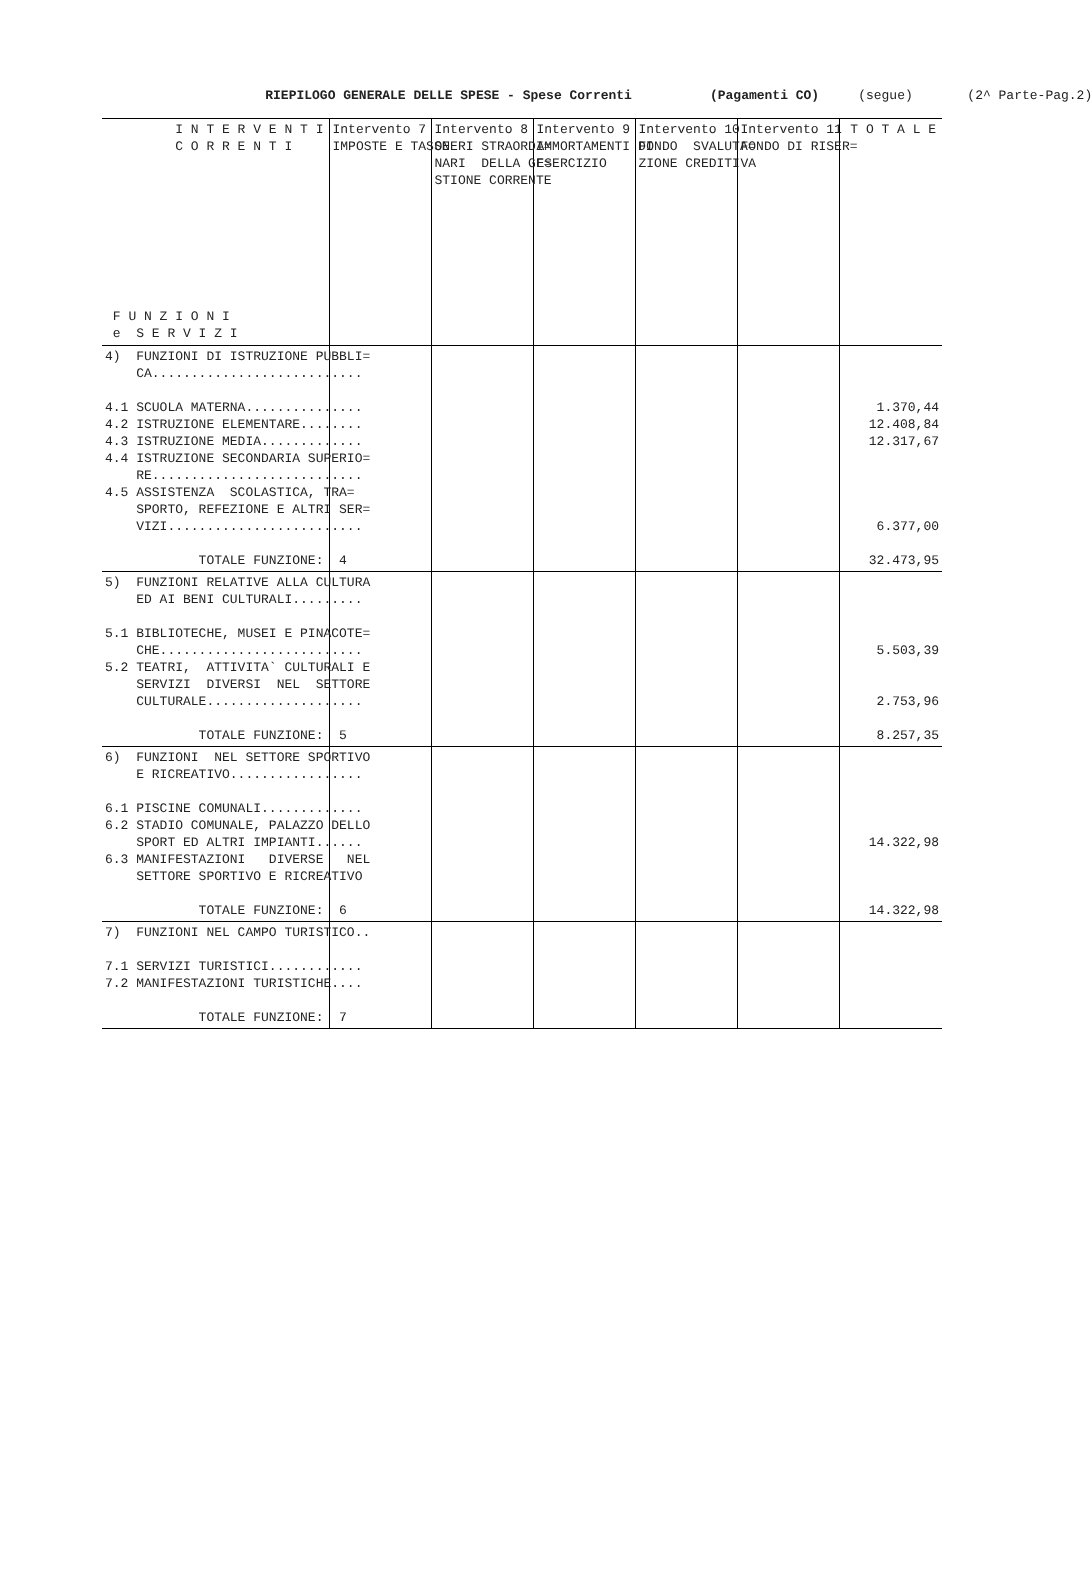RIEPILOGO GENERALE DELLE SPESE - Spese Correnti (Pagamenti CO) (segue) (2^ Parte-Pag.2)
| I N T E R V E N T I C O R R E N T I F U N Z I O N I e S E R V I Z I | Intervento 7 IMPOSTE E TASSE | Intervento 8 ONERI STRAORDI= NARI DELLA GE= STIONE CORRENTE | Intervento 9 AMMORTAMENTI DI ESERCIZIO | Intervento 10 FONDO SVALUTA= ZIONE CREDITI | Intervento 11 FONDO DI RISER= VA | T O T A L E |
| 4) FUNZIONI DI ISTRUZIONE PUBBLI= CA........................... 4.1 SCUOLA MATERNA............... 4.2 ISTRUZIONE ELEMENTARE........ 4.3 ISTRUZIONE MEDIA............. 4.4 ISTRUZIONE SECONDARIA SUPERIO= RE........................... 4.5 ASSISTENZA SCOLASTICA, TRA= SPORTO, REFEZIONE E ALTRI SER= VIZI......................... TOTALE FUNZIONE: 4 | | | | | | 1.370,44 12.408,84 12.317,67 6.377,00 32.473,95 |
| 5) FUNZIONI RELATIVE ALLA CULTURA ED AI BENI CULTURALI......... 5.1 BIBLIOTECHE, MUSEI E PINACOTE= CHE.......................... 5.2 TEATRI, ATTIVITA` CULTURALI E SERVIZI DIVERSI NEL SETTORE CULTURALE.................... TOTALE FUNZIONE: 5 | | | | | | 5.503,39 2.753,96 8.257,35 |
| 6) FUNZIONI NEL SETTORE SPORTIVO E RICREATIVO................. 6.1 PISCINE COMUNALI............. 6.2 STADIO COMUNALE, PALAZZO DELLO SPORT ED ALTRI IMPIANTI...... 6.3 MANIFESTAZIONI DIVERSE NEL SETTORE SPORTIVO E RICREATIVO TOTALE FUNZIONE: 6 | | | | | | 14.322,98 14.322,98 |
| 7) FUNZIONI NEL CAMPO TURISTICO.. 7.1 SERVIZI TURISTICI............ 7.2 MANIFESTAZIONI TURISTICHE.... TOTALE FUNZIONE: 7 | | | | | | |